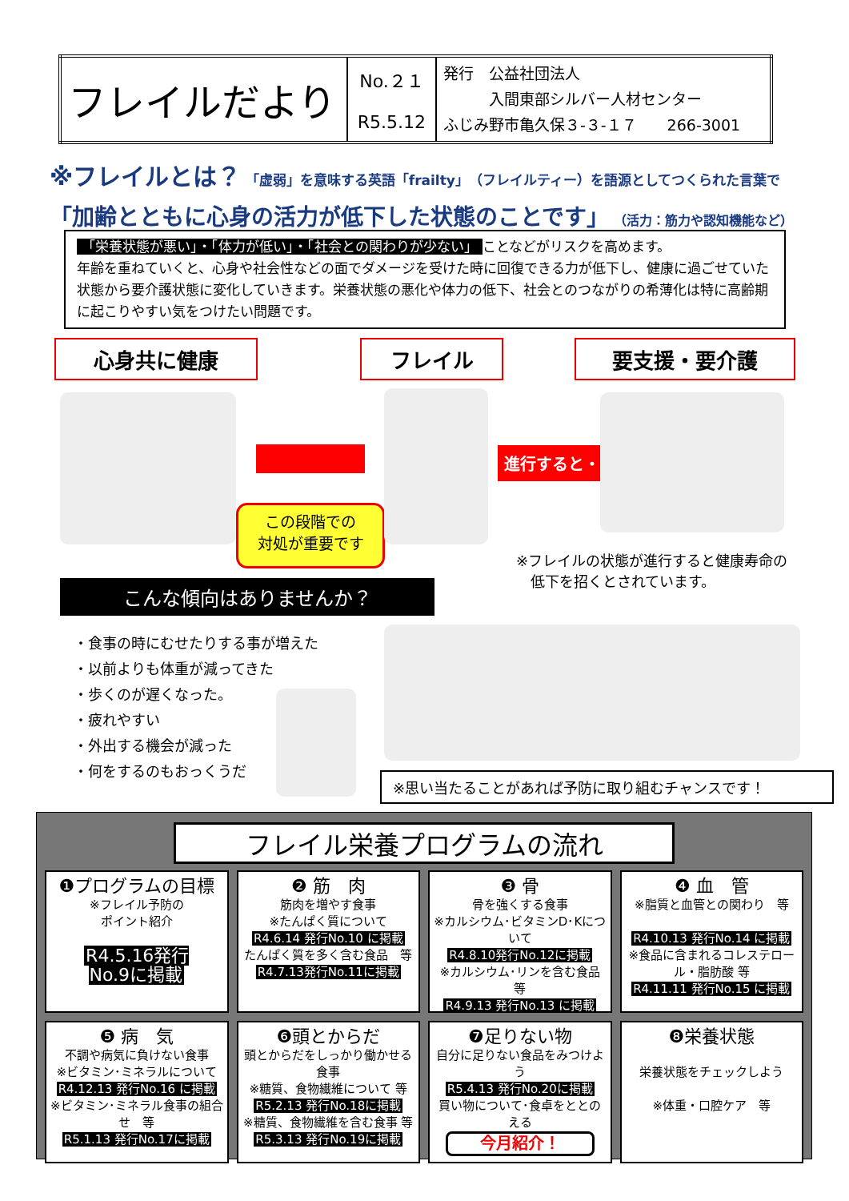| フレイルだより | No.２１ R5.5.12 | 発行 公益社団法人 入間東部シルバー人材センター ふじみ野市亀久保３-３-１７ 266-3001 |
※フレイルとは？ 「虚弱」を意味する英語「frailty」（フレイルティー）を語源としてつくられた言葉で
「加齢とともに心身の活力が低下した状態のことです」 （活力：筋力や認知機能など）
「栄養状態が悪い」・「体力が低い」・「社会との関わりが少ない」 ことなどがリスクを高めます。
年齢を重ねていくと、心身や社会性などの面でダメージを受けた時に回復できる力が低下し、健康に過ごせていた状態から要介護状態に変化していきます。栄養状態の悪化や体力の低下、社会とのつながりの希薄化は特に高齢期に起こりやすい気をつけたい問題です。
心身共に健康 フレイル 要支援・要介護
この段階での
対処が重要です
進行すると・・・
※フレイルの状態が進行すると健康寿命の
　低下を招くとされています。
こんな傾向はありませんか？
・食事の時にむせたりする事が増えた
・以前よりも体重が減ってきた
・歩くのが遅くなった。
・疲れやすい
・外出する機会が減った
・何をするのもおっくうだ
※思い当たることがあれば予防に取り組むチャンスです！
フレイル栄養プログラムの流れ
❶プログラムの目標
※フレイル予防の
ポイント紹介
R4.5.16発行
No.9に掲載
❷ 筋　肉
筋肉を増やす食事
※たんぱく質について
R4.6.14 発行No.10 に掲載
たんぱく質を多く含む食品　等
R4.7.13発行No.11に掲載
❸ 骨
骨を強くする食事
※カルシウム･ビタミンD･Kについて
R4.8.10発行No.12に掲載
※カルシウム･リンを含む食品 等
R4.9.13 発行No.13 に掲載
❹ 血　管
※脂質と血管との関わり　等
R4.10.13 発行No.14 に掲載
※食品に含まれるコレステロール・脂肪酸 等
R4.11.11 発行No.15 に掲載
❺ 病　気
不調や病気に負けない食事
※ビタミン･ミネラルについて
R4.12.13 発行No.16 に掲載
※ビタミン･ミネラル食事の組合せ　等
R5.1.13 発行No.17に掲載
❻頭とからだ
頭とからだをしっかり働かせる食事
※糖質、食物繊維について 等
R5.2.13 発行No.18に掲載
※糖質、食物繊維を含む食事 等
R5.3.13 発行No.19に掲載
❼足りない物
自分に足りない食品をみつけよう
R5.4.13 発行No.20に掲載
買い物について･食卓をととのえる
今月紹介！
❽栄養状態
栄養状態をチェックしよう
※体重・口腔ケア　等